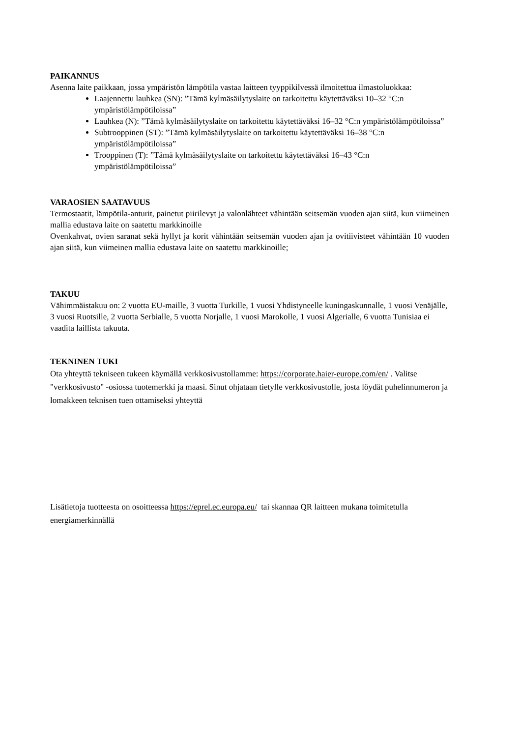PAIKANNUS
Asenna laite paikkaan, jossa ympäristön lämpötila vastaa laitteen tyyppikilvessä ilmoitettua ilmastoluokkaa:
Laajennettu lauhkea (SN): ”Tämä kylmäsäilytyslaite on tarkoitettu käytettäväksi 10–32 °C:n ympäristölämpötiloissa”
Lauhkea (N): ”Tämä kylmäsäilytyslaite on tarkoitettu käytettäväksi 16–32 °C:n ympäristölämpötiloissa”
Subtrooppinen (ST): ”Tämä kylmäsäilytyslaite on tarkoitettu käytettäväksi 16–38 °C:n ympäristölämpötiloissa”
Trooppinen (T): ”Tämä kylmäsäilytyslaite on tarkoitettu käytettäväksi 16–43 °C:n ympäristölämpötiloissa”
VARAOSIEN SAATAVUUS
Termostaatit, lämpötila-anturit, painetut piirilevyt ja valonlähteet vähintään seitsemän vuoden ajan siitä, kun viimeinen mallia edustava laite on saatettu markkinoille
Ovenkahvat, ovien saranat sekä hyllyt ja korit vähintään seitsemän vuoden ajan ja ovitiivisteet vähintään 10 vuoden ajan siitä, kun viimeinen mallia edustava laite on saatettu markkinoille;
TAKUU
Vähimmäistakuu on: 2 vuotta EU-maille, 3 vuotta Turkille, 1 vuosi Yhdistyneelle kuningaskunnalle, 1 vuosi Venäjälle, 3 vuosi Ruotsille, 2 vuotta Serbialle, 5 vuotta Norjalle, 1 vuosi Marokolle, 1 vuosi Algerialle, 6 vuotta Tunisiaa ei vaadita laillista takuuta.
TEKNINEN TUKI
Ota yhteyttä tekniseen tukeen käymällä verkkosivustollamme: https://corporate.haier-europe.com/en/ . Valitse "verkkosivusto" -osiossa tuotemerkki ja maasi. Sinut ohjataan tietylle verkkosivustolle, josta löydät puhelinnumeron ja lomakkeen teknisen tuen ottamiseksi yhteyttä
Lisätietoja tuotteesta on osoitteessa https://eprel.ec.europa.eu/ tai skannaa QR laitteen mukana toimitetulla energiamerkinnällä